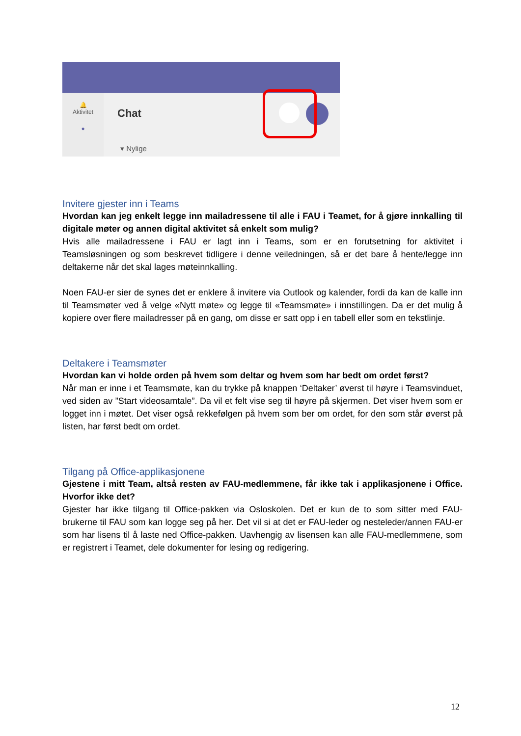🔔
Aktivitet
●
Chat
▾ Nylige
Invitere gjester inn i Teams
Hvordan kan jeg enkelt legge inn mailadressene til alle i FAU i Teamet, for å gjøre innkalling til digitale møter og annen digital aktivitet så enkelt som mulig?
Hvis alle mailadressene i FAU er lagt inn i Teams, som er en forutsetning for aktivitet i Teamsløsningen og som beskrevet tidligere i denne veiledningen, så er det bare å hente/legge inn deltakerne når det skal lages møteinnkalling.
Noen FAU-er sier de synes det er enklere å invitere via Outlook og kalender, fordi da kan de kalle inn til Teamsmøter ved å velge «Nytt møte» og legge til «Teamsmøte» i innstillingen. Da er det mulig å kopiere over flere mailadresser på en gang, om disse er satt opp i en tabell eller som en tekstlinje.
Deltakere i Teamsmøter
Hvordan kan vi holde orden på hvem som deltar og hvem som har bedt om ordet først?
Når man er inne i et Teamsmøte, kan du trykke på knappen ‘Deltaker’ øverst til høyre i Teamsvinduet, ved siden av ”Start videosamtale”. Da vil et felt vise seg til høyre på skjermen. Det viser hvem som er logget inn i møtet. Det viser også rekkefølgen på hvem som ber om ordet, for den som står øverst på listen, har først bedt om ordet.
Tilgang på Office-applikasjonene
Gjestene i mitt Team, altså resten av FAU-medlemmene, får ikke tak i applikasjonene i Office. Hvorfor ikke det?
Gjester har ikke tilgang til Office-pakken via Osloskolen. Det er kun de to som sitter med FAU-brukerne til FAU som kan logge seg på her. Det vil si at det er FAU-leder og nesteleder/annen FAU-er som har lisens til å laste ned Office-pakken. Uavhengig av lisensen kan alle FAU-medlemmene, som er registrert i Teamet, dele dokumenter for lesing og redigering.
12